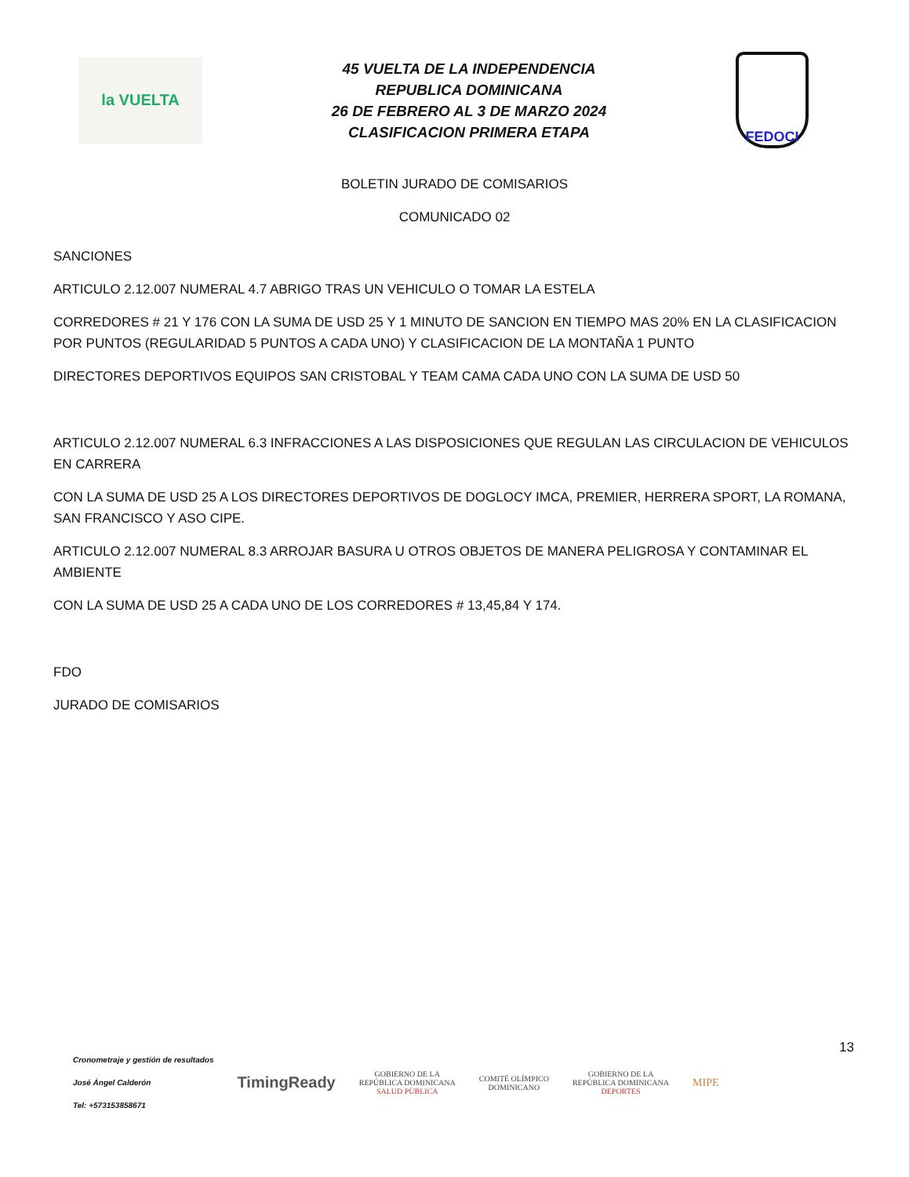la VUELTA
45 VUELTA DE LA INDEPENDENCIA
REPUBLICA DOMINICANA
26 DE FEBRERO AL 3 DE MARZO 2024
CLASIFICACION PRIMERA ETAPA
FEDOCI
BOLETIN JURADO DE COMISARIOS
COMUNICADO 02
SANCIONES
ARTICULO 2.12.007 NUMERAL 4.7 ABRIGO TRAS UN VEHICULO O TOMAR LA ESTELA
CORREDORES # 21 Y 176 CON LA SUMA DE USD 25 Y 1 MINUTO DE SANCION EN TIEMPO MAS 20% EN LA CLASIFICACION POR PUNTOS (REGULARIDAD 5 PUNTOS A CADA UNO) Y CLASIFICACION DE LA MONTAÑA 1 PUNTO
DIRECTORES DEPORTIVOS EQUIPOS SAN CRISTOBAL Y TEAM CAMA CADA UNO CON LA SUMA DE USD 50
ARTICULO 2.12.007 NUMERAL 6.3 INFRACCIONES A LAS DISPOSICIONES QUE REGULAN LAS CIRCULACION DE VEHICULOS EN CARRERA
CON LA SUMA DE USD 25 A LOS DIRECTORES DEPORTIVOS DE DOGLOCY IMCA, PREMIER, HERRERA SPORT, LA ROMANA, SAN FRANCISCO Y ASO CIPE.
ARTICULO 2.12.007 NUMERAL 8.3 ARROJAR BASURA U OTROS OBJETOS DE MANERA PELIGROSA Y CONTAMINAR EL AMBIENTE
CON LA SUMA DE USD 25 A CADA UNO DE LOS CORREDORES # 13,45,84 Y 174.
FDO
JURADO DE COMISARIOS
13
Cronometraje y gestión de resultados
José Ángel Calderón
Tel: +573153858671
TimingReady
GOBIERNO DE LA
REPÚBLICA DOMINICANA
SALUD PÚBLICA
COMITÉ OLÍMPICO
DOMINICANO
GOBIERNO DE LA
REPÚBLICA DOMINICANA
DEPORTES
MIPE